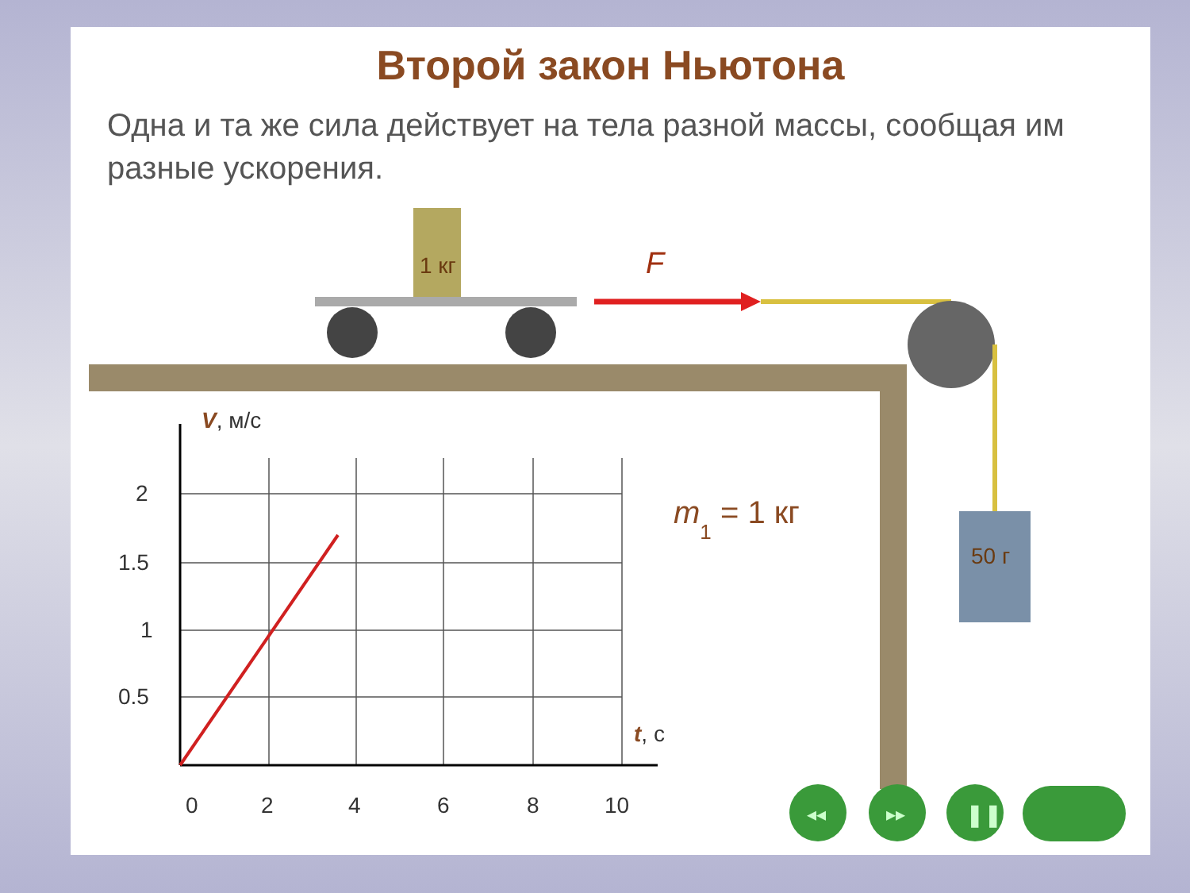Второй закон Ньютона
Одна и та же сила действует на тела разной массы, сообщая им разные ускорения.
1 кг
F
50 г
2
1.5
1
0.5
0
2
4
6
8
10
V, м/с
t, с
m1 = 1 кг
◂◂
▸▸
❚❚